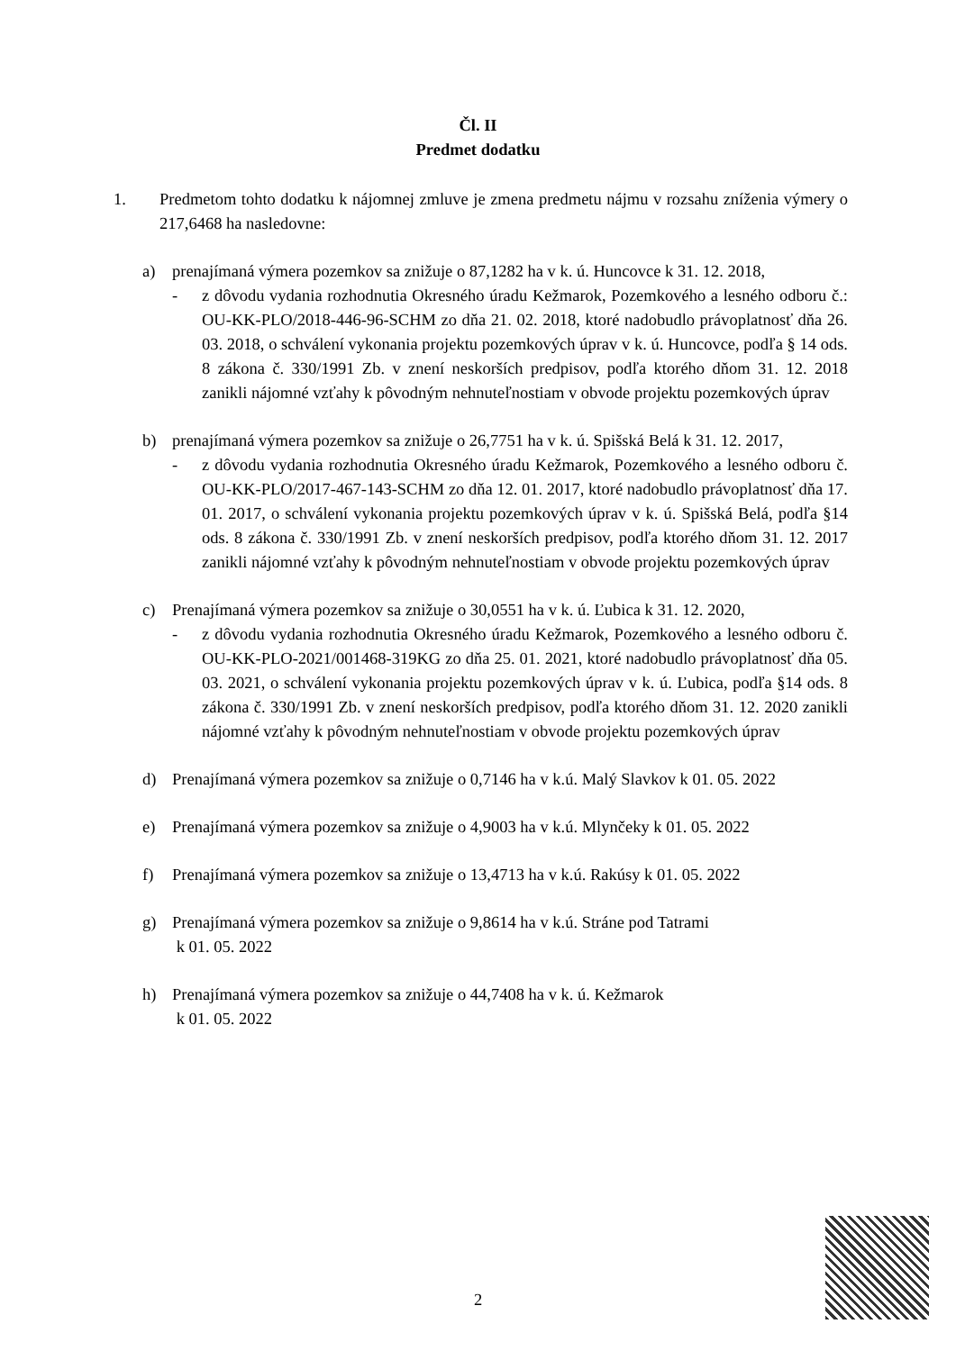Čl. II
Predmet dodatku
1. Predmetom tohto dodatku k nájomnej zmluve je zmena predmetu nájmu v rozsahu zníženia výmery o 217,6468 ha nasledovne:
a) prenajímaná výmera pozemkov sa znižuje o 87,1282 ha v k. ú. Huncovce k 31. 12. 2018,
- z dôvodu vydania rozhodnutia Okresného úradu Kežmarok, Pozemkového a lesného odboru č.: OU-KK-PLO/2018-446-96-SCHM zo dňa 21. 02. 2018, ktoré nadobudlo právoplatnosť dňa 26. 03. 2018, o schválení vykonania projektu pozemkových úprav v k. ú. Huncovce, podľa § 14 ods. 8 zákona č. 330/1991 Zb. v znení neskorších predpisov, podľa ktorého dňom 31. 12. 2018 zanikli nájomné vzťahy k pôvodným nehnuteľnostiam v obvode projektu pozemkových úprav
b) prenajímaná výmera pozemkov sa znižuje o 26,7751 ha v k. ú. Spišská Belá k 31. 12. 2017,
- z dôvodu vydania rozhodnutia Okresného úradu Kežmarok, Pozemkového a lesného odboru č. OU-KK-PLO/2017-467-143-SCHM zo dňa 12. 01. 2017, ktoré nadobudlo právoplatnosť dňa 17. 01. 2017, o schválení vykonania projektu pozemkových úprav v k. ú. Spišská Belá, podľa §14 ods. 8 zákona č. 330/1991 Zb. v znení neskorších predpisov, podľa ktorého dňom 31. 12. 2017 zanikli nájomné vzťahy k pôvodným nehnuteľnostiam v obvode projektu pozemkových úprav
c) Prenajímaná výmera pozemkov sa znižuje o 30,0551 ha v k. ú. Ľubica k 31. 12. 2020,
- z dôvodu vydania rozhodnutia Okresného úradu Kežmarok, Pozemkového a lesného odboru č. OU-KK-PLO-2021/001468-319KG zo dňa 25. 01. 2021, ktoré nadobudlo právoplatnosť dňa 05. 03. 2021, o schválení vykonania projektu pozemkových úprav v k. ú. Ľubica, podľa §14 ods. 8 zákona č. 330/1991 Zb. v znení neskorších predpisov, podľa ktorého dňom 31. 12. 2020 zanikli nájomné vzťahy k pôvodným nehnuteľnostiam v obvode projektu pozemkových úprav
d) Prenajímaná výmera pozemkov sa znižuje o 0,7146 ha v k.ú. Malý Slavkov k 01. 05. 2022
e) Prenajímaná výmera pozemkov sa znižuje o 4,9003 ha v k.ú. Mlynčeky k 01. 05. 2022
f) Prenajímaná výmera pozemkov sa znižuje o 13,4713 ha v k.ú. Rakúsy k 01. 05. 2022
g) Prenajímaná výmera pozemkov sa znižuje o 9,8614 ha v k.ú. Stráne pod Tatrami
k 01. 05. 2022
h) Prenajímaná výmera pozemkov sa znižuje o 44,7408 ha v k. ú. Kežmarok
k 01. 05. 2022
2